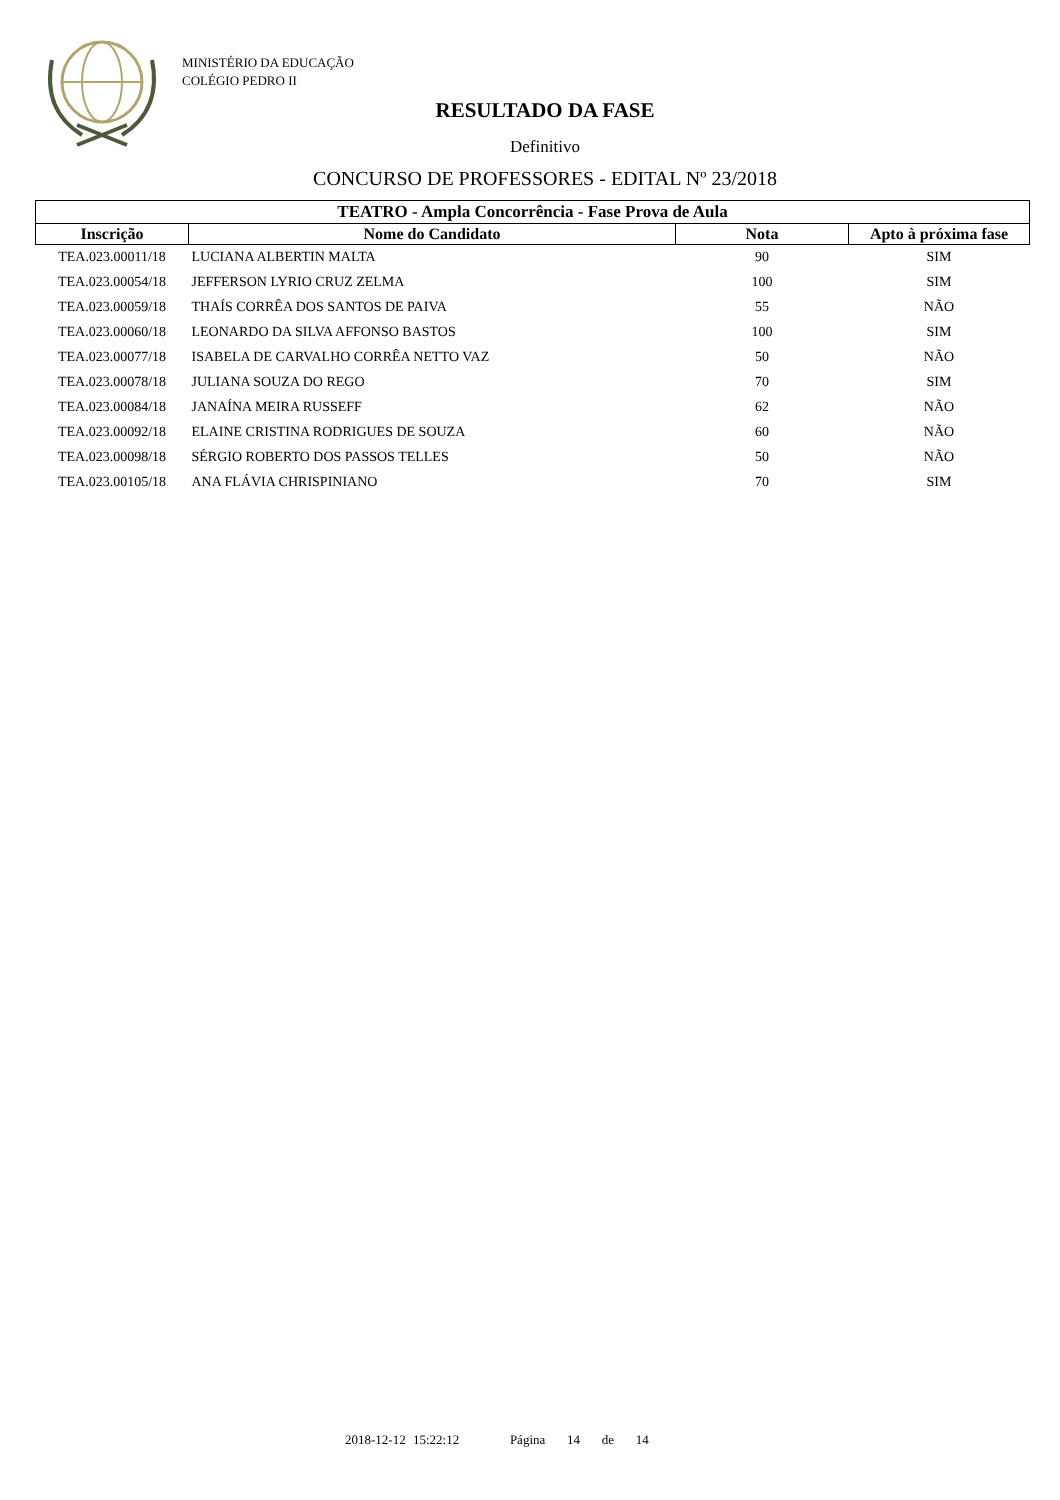MINISTÉRIO DA EDUCAÇÃO
COLÉGIO PEDRO II
RESULTADO DA FASE
Definitivo
CONCURSO DE PROFESSORES - EDITAL Nº 23/2018
| TEATRO - Ampla Concorrência - Fase Prova de Aula | | | |
| --- | --- | --- | --- |
| Inscrição | Nome do Candidato | Nota | Apto à próxima fase |
| TEA.023.00011/18 | LUCIANA ALBERTIN MALTA | 90 | SIM |
| TEA.023.00054/18 | JEFFERSON LYRIO CRUZ ZELMA | 100 | SIM |
| TEA.023.00059/18 | THAÍS CORRÊA DOS SANTOS DE PAIVA | 55 | NÃO |
| TEA.023.00060/18 | LEONARDO DA SILVA AFFONSO BASTOS | 100 | SIM |
| TEA.023.00077/18 | ISABELA DE CARVALHO CORRÊA NETTO VAZ | 50 | NÃO |
| TEA.023.00078/18 | JULIANA SOUZA DO REGO | 70 | SIM |
| TEA.023.00084/18 | JANAÍNA MEIRA RUSSEFF | 62 | NÃO |
| TEA.023.00092/18 | ELAINE CRISTINA RODRIGUES DE SOUZA | 60 | NÃO |
| TEA.023.00098/18 | SÉRGIO ROBERTO DOS PASSOS TELLES | 50 | NÃO |
| TEA.023.00105/18 | ANA FLÁVIA CHRISPINIANO | 70 | SIM |
2018-12-12 15:22:12 Página 14 de 14